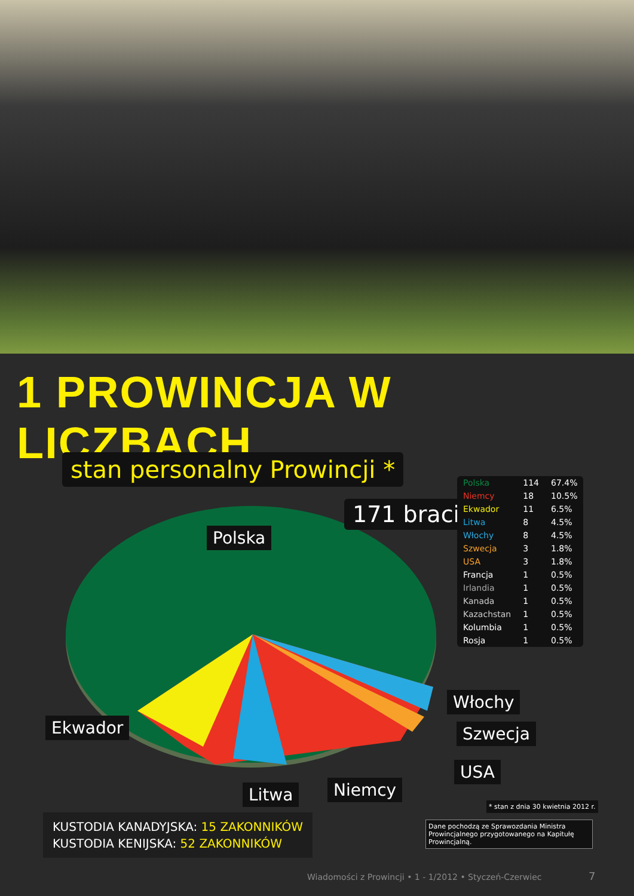1 PROWINCJA W LICZBACH
stan personalny Prowincji *
171 braci
Polska
Ekwador
Włochy
Szwecja
USA
Litwa Niemcy
| Polska | 114 | 67.4% |
| Niemcy | 18 | 10.5% |
| Ekwador | 11 | 6.5% |
| Litwa | 8 | 4.5% |
| Włochy | 8 | 4.5% |
| Szwecja | 3 | 1.8% |
| USA | 3 | 1.8% |
| Francja | 1 | 0.5% |
| Irlandia | 1 | 0.5% |
| Kanada | 1 | 0.5% |
| Kazachstan | 1 | 0.5% |
| Kolumbia | 1 | 0.5% |
| Rosja | 1 | 0.5% |
* stan z dnia 30 kwietnia 2012 r.
Dane pochodzą ze Sprawozdania Ministra Prowincjalnego przygotowanego na Kapitułę Prowincjalną.
KUSTODIA KANADYJSKA: 15 ZAKONNIKÓW
KUSTODIA KENIJSKA: 52 ZAKONNIKÓW
Wiadomości z Prowincji • 1 - 1/2012 • Styczeń-Czerwiec
7